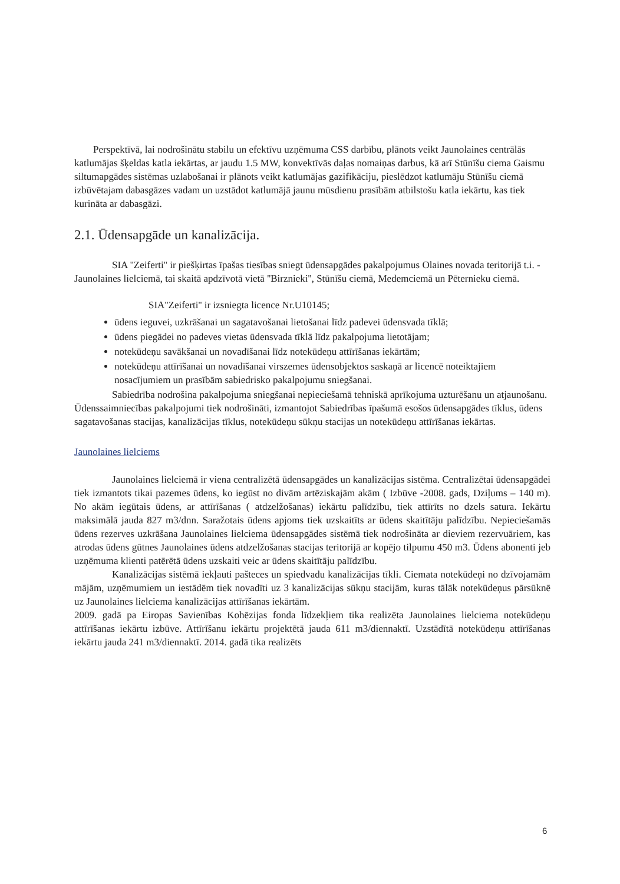Perspektīvā, lai nodrošinātu stabilu un efektīvu uzņēmuma CSS darbību, plānots veikt Jaunolaines centrālās katlumājas šķeldas katla iekārtas, ar jaudu 1.5 MW, konvektīvās daļas nomaiņas darbus, kā arī Stūnīšu ciema Gaismu siltumapgādes sistēmas uzlabošanai ir plānots veikt katlumājas gazifikāciju, pieslēdzot katlumāju Stūnīšu ciemā izbūvētajam dabasgāzes vadam un uzstādot katlumājā jaunu mūsdienu prasībām atbilstošu katla iekārtu, kas tiek kurināta ar dabasgāzi.
2.1. Ūdensapgāde un kanalizācija.
SIA ''Zeiferti'' ir piešķirtas īpašas tiesības sniegt ūdensapgādes pakalpojumus Olaines novada teritorijā t.i. - Jaunolaines lielciemā, tai skaitā apdzīvotā vietā ''Birznieki'', Stūnīšu ciemā, Medemciemā un Pēternieku ciemā.
SIA''Zeiferti'' ir izsniegta licence Nr.U10145;
ūdens ieguvei, uzkrāšanai un sagatavošanai lietošanai līdz padevei ūdensvada tīklā;
ūdens piegādei no padeves vietas ūdensvada tīklā līdz pakalpojuma lietotājam;
notekūdeņu savākšanai un novadīšanai līdz notekūdeņu attīrīšanas iekārtām;
notekūdeņu attīrīšanai un novadīšanai virszemes ūdensobjektos saskaņā ar licencē noteiktajiem nosacījumiem un prasībām sabiedrisko pakalpojumu sniegšanai.
Sabiedrība nodrošina pakalpojuma sniegšanai nepieciešamā tehniskā aprīkojuma uzturēšanu un atjaunošanu. Ūdenssaimniecības pakalpojumi tiek nodrošināti, izmantojot Sabiedrības īpašumā esošos ūdensapgādes tīklus, ūdens sagatavošanas stacijas, kanalizācijas tīklus, notekūdeņu sūkņu stacijas un notekūdeņu attīrīšanas iekārtas.
Jaunolaines lielciems
Jaunolaines lielciemā ir viena centralizētā ūdensapgādes un kanalizācijas sistēma. Centralizētai ūdensapgādei tiek izmantots tikai pazemes ūdens, ko iegūst no divām artēziskajām akām ( Izbūve -2008. gads, Dziļums – 140 m). No akām iegūtais ūdens, ar attīrīšanas ( atdzelžošanas) iekārtu palīdzību, tiek attīrīts no dzels satura. Iekārtu maksimālā jauda 827 m3/dnn. Saražotais ūdens apjoms tiek uzskaitīts ar ūdens skaitītāju palīdzību. Nepieciešamās ūdens rezerves uzkrāšana Jaunolaines lielciema ūdensapgādes sistēmā tiek nodrošināta ar dieviem rezervuāriem, kas atrodas ūdens gūtnes Jaunolaines ūdens atdzelžošanas stacijas teritorijā ar kopējo tilpumu 450 m3. Ūdens abonenti jeb uzņēmuma klienti patērētā ūdens uzskaiti veic ar ūdens skaitītāju palīdzību.
Kanalizācijas sistēmā iekļauti pašteces un spiedvadu kanalizācijas tīkli. Ciemata notekūdeņi no dzīvojamām mājām, uzņēmumiem un iestādēm tiek novadīti uz 3 kanalizācijas sūkņu stacijām, kuras tālāk notekūdeņus pārsūknē uz Jaunolaines lielciema kanalizācijas attīrīšanas iekārtām.
2009. gadā pa Eiropas Savienības Kohēzijas fonda līdzekļiem tika realizēta Jaunolaines lielciema notekūdeņu attīrīšanas iekārtu izbūve. Attīrīšanu iekārtu projektētā jauda 611 m3/diennaktī. Uzstādītā notekūdeņu attīrīšanas iekārtu jauda 241 m3/diennaktī. 2014. gadā tika realizēts
6